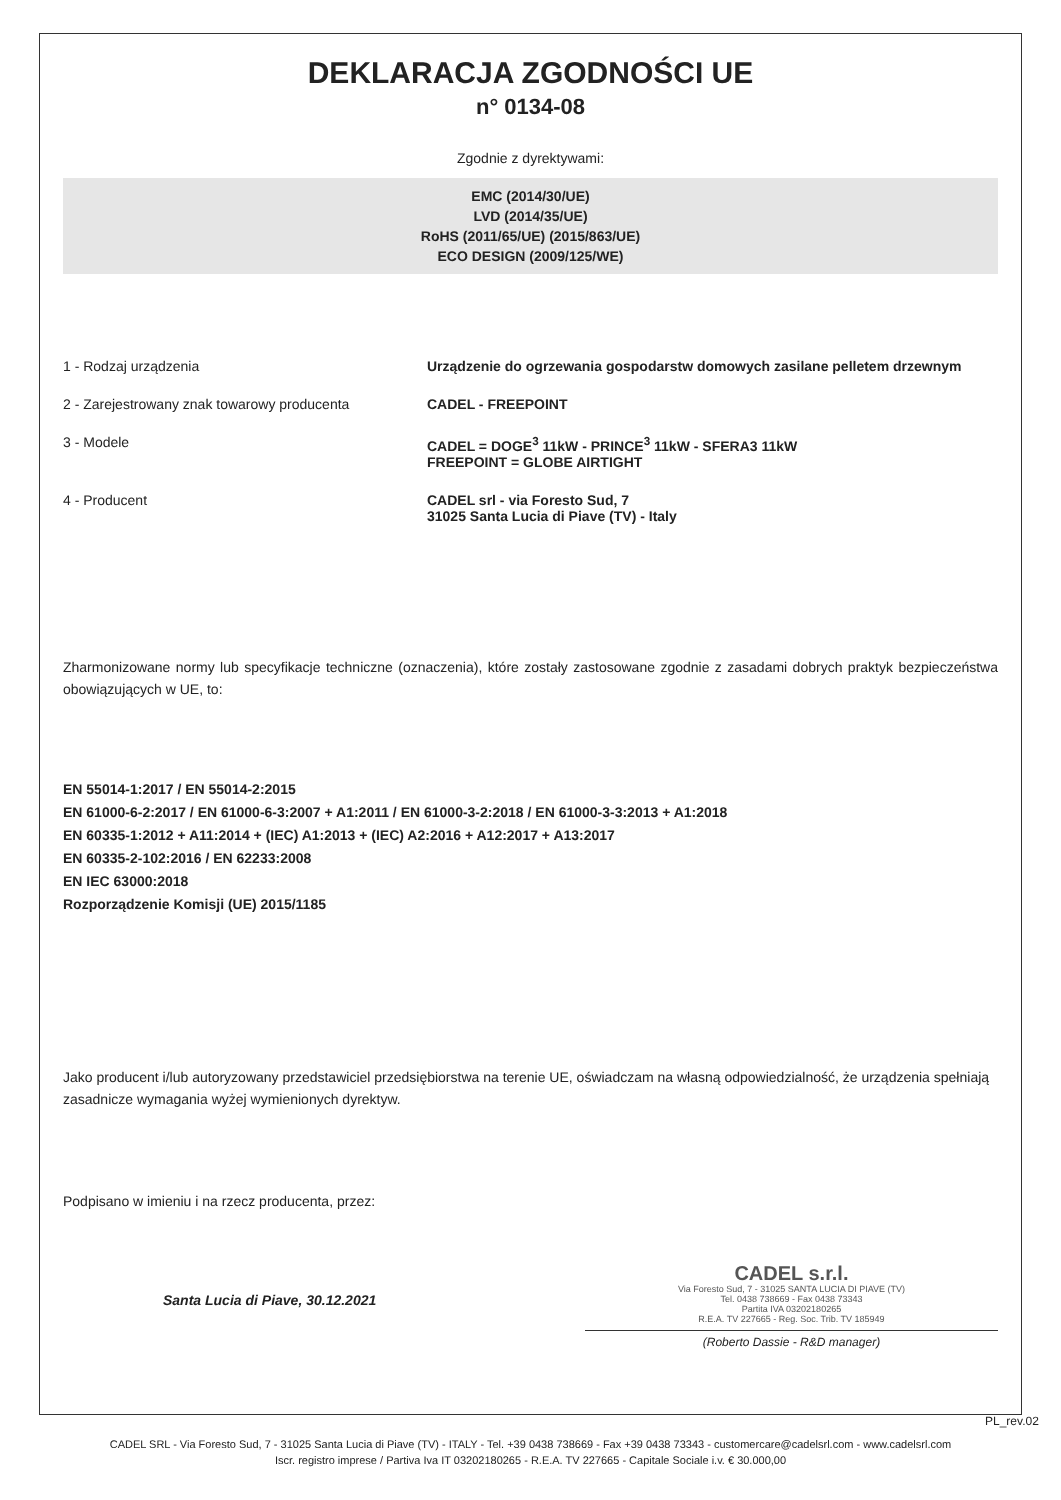DEKLARACJA ZGODNOŚCI UE
n° 0134-08
Zgodnie z dyrektywami:
EMC (2014/30/UE)
LVD (2014/35/UE)
RoHS (2011/65/UE) (2015/863/UE)
ECO DESIGN (2009/125/WE)
1 - Rodzaj urządzenia Urządzenie do ogrzewania gospodarstw domowych zasilane pelletem drzewnym
2 - Zarejestrowany znak towarowy producenta CADEL - FREEPOINT
3 - Modele CADEL = DOGE<sup>3</sup> 11kW - PRINCE<sup>3</sup> 11kW - SFERA3 11kW
FREEPOINT = GLOBE AIRTIGHT
4 - Producent CADEL srl - via Foresto Sud, 7
31025 Santa Lucia di Piave (TV) - Italy
Zharmonizowane normy lub specyfikacje techniczne (oznaczenia), które zostały zastosowane zgodnie z zasadami dobrych praktyk bezpieczeństwa obowiązujących w UE, to:
EN 55014-1:2017 / EN 55014-2:2015
EN 61000-6-2:2017 / EN 61000-6-3:2007 + A1:2011 / EN 61000-3-2:2018 / EN 61000-3-3:2013 + A1:2018
EN 60335-1:2012 + A11:2014 + (IEC) A1:2013 + (IEC) A2:2016 + A12:2017 + A13:2017
EN 60335-2-102:2016 / EN 62233:2008
EN IEC 63000:2018
Rozporządzenie Komisji (UE) 2015/1185
Jako producent i/lub autoryzowany przedstawiciel przedsiębiorstwa na terenie UE, oświadczam na własną odpowiedzialność, że urządzenia spełniają zasadnicze wymagania wyżej wymienionych dyrektyw.
Podpisano w imieniu i na rzecz producenta, przez:
Santa Lucia di Piave, 30.12.2021
CADEL s.r.l.
Via Foresto Sud, 7 - 31025 SANTA LUCIA DI PIAVE (TV)
Tel. 0438 738669 - Fax 0438 73343
Partita IVA 03202180265
R.E.A. TV 227665 - Reg. Soc. Trib. TV 185949
(Roberto Dassie - R&D manager)
PL_rev.02
CADEL SRL - Via Foresto Sud, 7 - 31025 Santa Lucia di Piave (TV) - ITALY - Tel. +39 0438 738669 - Fax +39 0438 73343 - customercare@cadelsrl.com - www.cadelsrl.com
Iscr. registro imprese / Partiva Iva IT 03202180265 - R.E.A. TV 227665 - Capitale Sociale i.v. € 30.000,00